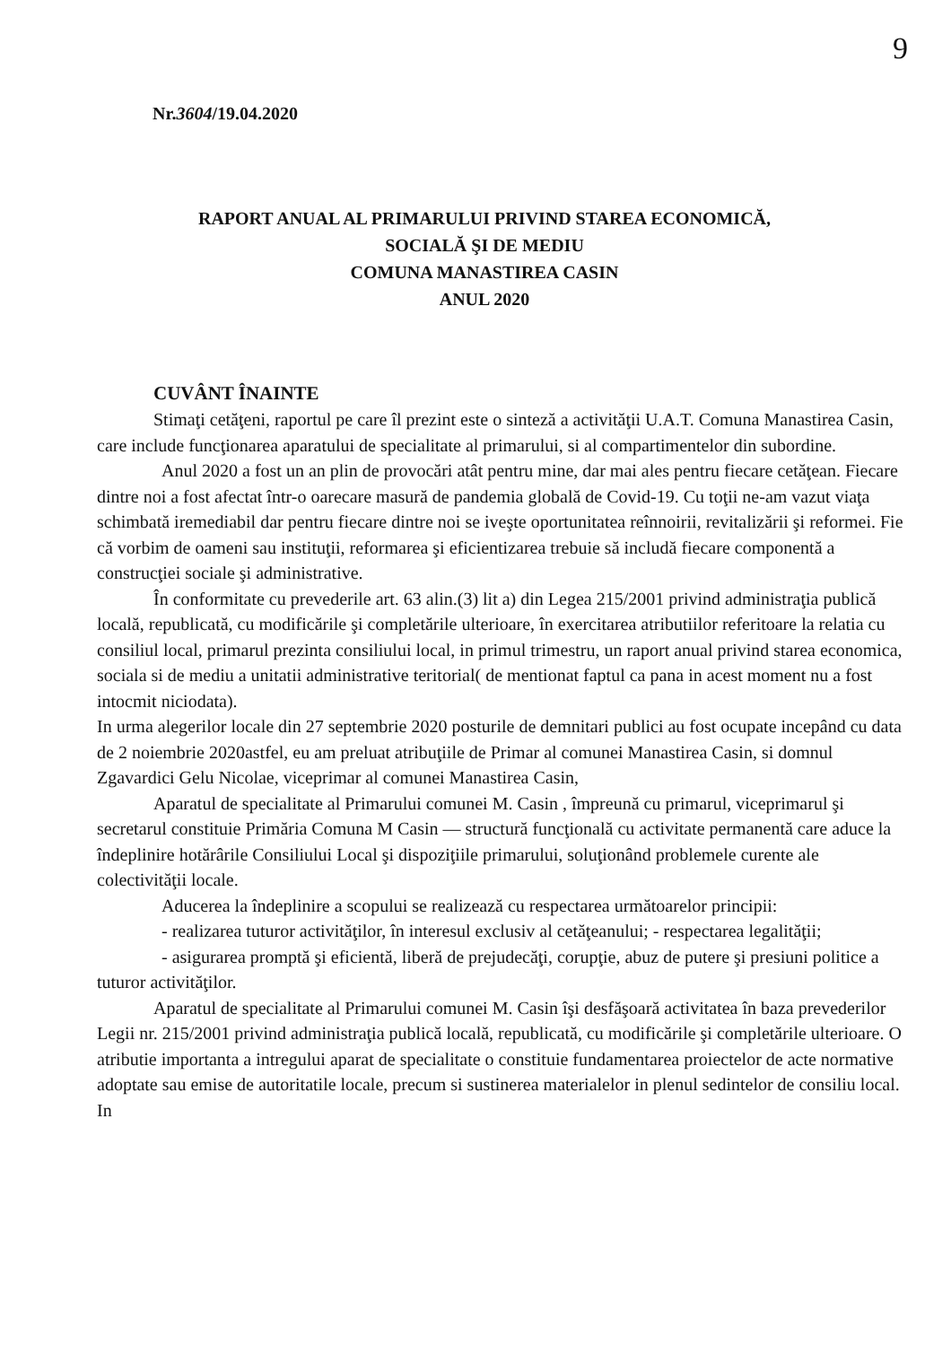9
Nr.3604/19.04.2020
RAPORT ANUAL AL PRIMARULUI PRIVIND STAREA ECONOMICĂ,
SOCIALĂ ŞI DE MEDIU
COMUNA MANASTIREA CASIN
ANUL 2020
CUVÂNT ÎNAINTE
Stimaţi cetăţeni, raportul pe care îl prezint este o sinteză a activităţii U.A.T. Comuna Manastirea Casin, care include funcţionarea aparatului de specialitate al primarului, si al compartimentelor din subordine.
Anul 2020 a fost un an plin de provocări atât pentru mine, dar mai ales pentru fiecare cetăţean. Fiecare dintre noi a fost afectat într-o oarecare masură de pandemia globală de Covid-19. Cu toţii ne-am vazut viaţa schimbată iremediabil dar pentru fiecare dintre noi se iveşte oportunitatea reînnoirii, revitalizării şi reformei. Fie că vorbim de oameni sau instituţii, reformarea şi eficientizarea trebuie să includă fiecare componentă a construcţiei sociale şi administrative.
În conformitate cu prevederile art. 63 alin.(3) lit a) din Legea 215/2001 privind administraţia publică locală, republicată, cu modificările şi completările ulterioare, în exercitarea atributiilor referitoare la relatia cu consiliul local, primarul prezinta consiliului local, in primul trimestru, un raport anual privind starea economica, sociala si de mediu a unitatii administrative teritorial( de mentionat faptul ca pana in acest moment nu a fost intocmit niciodata).
In urma alegerilor locale din 27 septembrie 2020 posturile de demnitari publici au fost ocupate incepând cu data de 2 noiembrie 2020astfel, eu am preluat atribuţiile de Primar al comunei Manastirea Casin, si domnul Zgavardici Gelu Nicolae, viceprimar al comunei Manastirea Casin,
Aparatul de specialitate al Primarului comunei M. Casin , împreună cu primarul, viceprimarul şi secretarul constituie Primăria Comuna M Casin — structură funcţională cu activitate permanentă care aduce la îndeplinire hotărârile Consiliului Local şi dispoziţiile primarului, soluţionând problemele curente ale colectivităţii locale.
Aducerea la îndeplinire a scopului se realizează cu respectarea următoarelor principii:
- realizarea tuturor activităţilor, în interesul exclusiv al cetăţeanului; - respectarea legalităţii;
- asigurarea promptă şi eficientă, liberă de prejudecăţi, corupţie, abuz de putere şi presiuni politice a tuturor activităţilor.
Aparatul de specialitate al Primarului comunei M. Casin îşi desfăşoară activitatea în baza prevederilor Legii nr. 215/2001 privind administraţia publică locală, republicată, cu modificările şi completările ulterioare. O atributie importanta a intregului aparat de specialitate o constituie fundamentarea proiectelor de acte normative adoptate sau emise de autoritatile locale, precum si sustinerea materialelor in plenul sedintelor de consiliu local. In